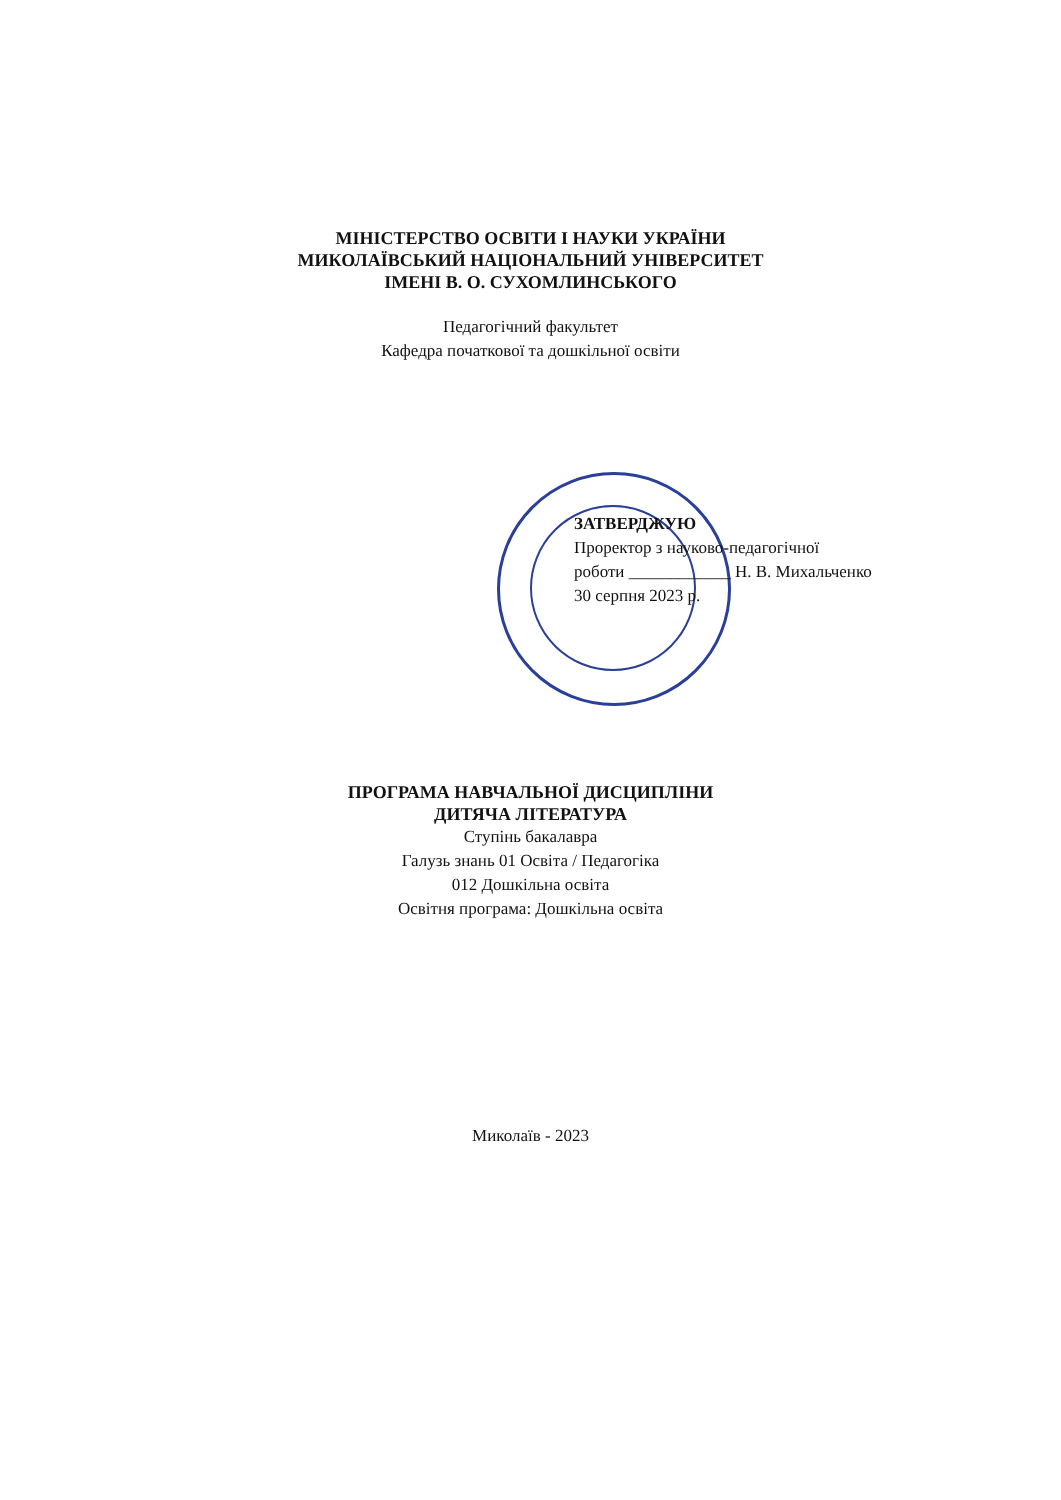МІНІСТЕРСТВО ОСВІТИ І НАУКИ УКРАЇНИ
МИКОЛАЇВСЬКИЙ НАЦІОНАЛЬНИЙ УНІВЕРСИТЕТ
ІМЕНІ В. О. СУХОМЛИНСЬКОГО
Педагогічний факультет
Кафедра початкової та дошкільної освіти
ЗАТВЕРДЖУЮ
Проректор з науково-педагогічної
роботи ____________ Н. В. Михальченко
30 серпня 2023 р.
ПРОГРАМА НАВЧАЛЬНОЇ ДИСЦИПЛІНИ
ДИТЯЧА ЛІТЕРАТУРА
Ступінь бакалавра
Галузь знань 01 Освіта / Педагогіка
012 Дошкільна освіта
Освітня програма: Дошкільна освіта
Миколаїв - 2023